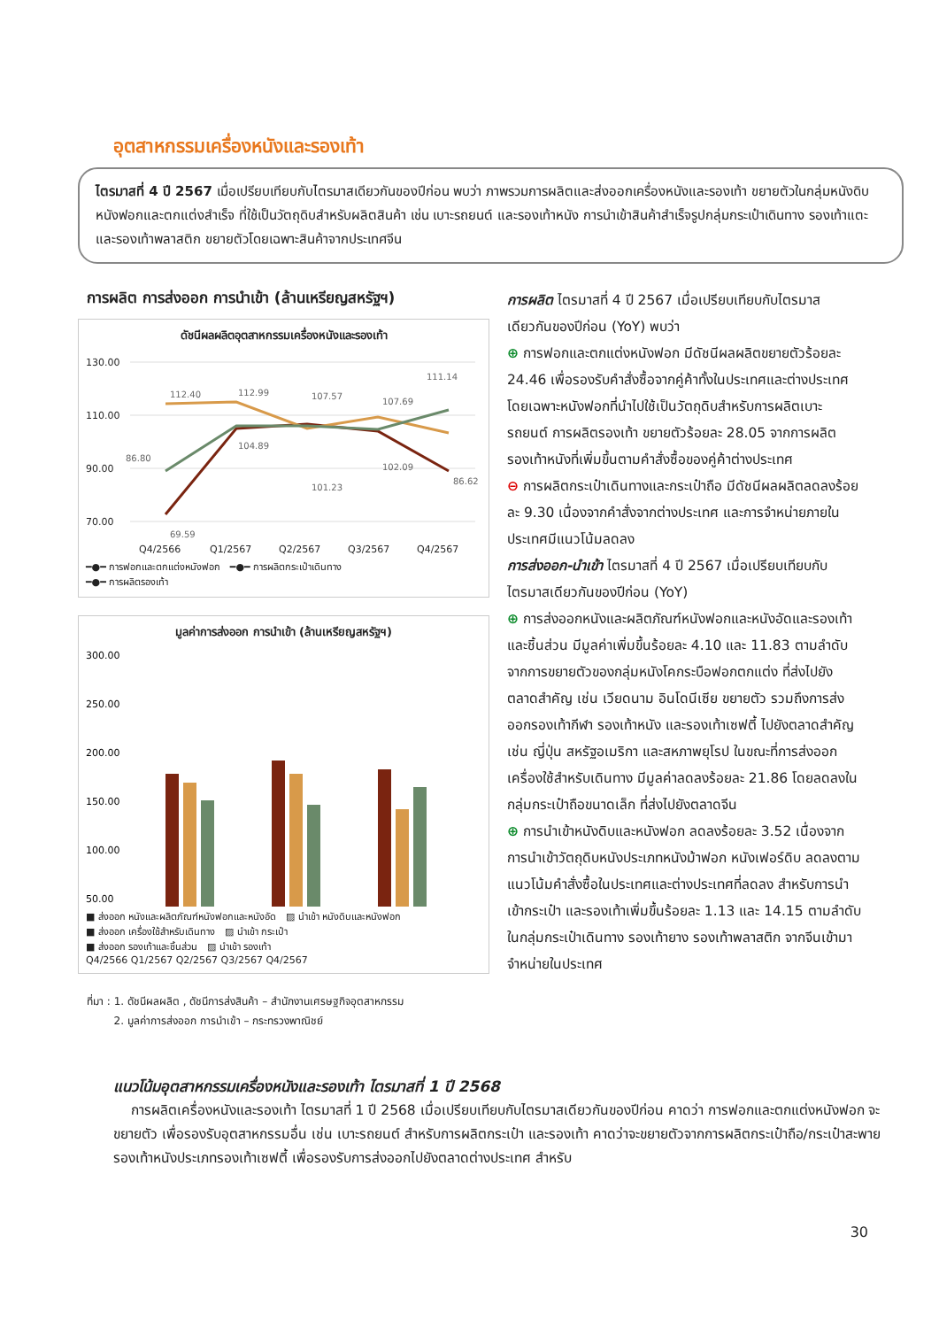อุตสาหกรรมเครื่องหนังและรองเท้า
ไตรมาสที่ 4 ปี 2567 เมื่อเปรียบเทียบกับไตรมาสเดียวกันของปีก่อน พบว่า ภาพรวมการผลิตและส่งออกเครื่องหนังและรองเท้า ขยายตัวในกลุ่มหนังดิบ หนังฟอกและตกแต่งสำเร็จ ที่ใช้เป็นวัตถุดิบสำหรับผลิตสินค้า เช่น เบาะรถยนต์ และรองเท้าหนัง การนำเข้าสินค้าสำเร็จรูปกลุ่มกระเป๋าเดินทาง รองเท้าแตะ และรองเท้าพลาสติก ขยายตัวโดยเฉพาะสินค้าจากประเทศจีน
การผลิต การส่งออก การนำเข้า (ล้านเหรียญสหรัฐฯ)
ดัชนีผลผลิตอุตสาหกรรมเครื่องหนังและรองเท้า
130.00
110.00
90.00
70.00
Q4/2566
Q1/2567
Q2/2567
Q3/2567
Q4/2567
112.40
112.99
107.57
107.69
111.14
86.80
69.59
104.89
101.23
102.09
86.62
━●━ การฟอกและตกแต่งหนังฟอก ━●━ การผลิตกระเป๋าเดินทาง
━●━ การผลิตรองเท้า
มูลค่าการส่งออก การนำเข้า (ล้านเหรียญสหรัฐฯ)
300.00
250.00
200.00
150.00
100.00
50.00
■ ส่งออก หนังและผลิตภัณฑ์หนังฟอกและหนังอัด ▨ นำเข้า หนังดิบและหนังฟอก
■ ส่งออก เครื่องใช้สำหรับเดินทาง ▨ นำเข้า กระเป๋า
■ ส่งออก รองเท้าและชิ้นส่วน ▨ นำเข้า รองเท้า
Q4/2566 Q1/2567 Q2/2567 Q3/2567 Q4/2567
ที่มา : 1. ดัชนีผลผลิต , ดัชนีการส่งสินค้า – สำนักงานเศรษฐกิจอุตสาหกรรม
2. มูลค่าการส่งออก การนำเข้า – กระทรวงพาณิชย์
การผลิต ไตรมาสที่ 4 ปี 2567 เมื่อเปรียบเทียบกับไตรมาสเดียวกันของปีก่อน (YoY) พบว่า
⊕ การฟอกและตกแต่งหนังฟอก มีดัชนีผลผลิตขยายตัวร้อยละ 24.46 เพื่อรองรับคำสั่งซื้อจากคู่ค้าทั้งในประเทศและต่างประเทศ โดยเฉพาะหนังฟอกที่นำไปใช้เป็นวัตถุดิบสำหรับการผลิตเบาะรถยนต์ การผลิตรองเท้า ขยายตัวร้อยละ 28.05 จากการผลิตรองเท้าหนังที่เพิ่มขึ้นตามคำสั่งซื้อของคู่ค้าต่างประเทศ
⊖ การผลิตกระเป๋าเดินทางและกระเป๋าถือ มีดัชนีผลผลิตลดลงร้อยละ 9.30 เนื่องจากคำสั่งจากต่างประเทศ และการจำหน่ายภายในประเทศมีแนวโน้มลดลง
การส่งออก-นำเข้า ไตรมาสที่ 4 ปี 2567 เมื่อเปรียบเทียบกับไตรมาสเดียวกันของปีก่อน (YoY)
⊕ การส่งออกหนังและผลิตภัณฑ์หนังฟอกและหนังอัดและรองเท้าและชิ้นส่วน มีมูลค่าเพิ่มขึ้นร้อยละ 4.10 และ 11.83 ตามลำดับ จากการขยายตัวของกลุ่มหนังโคกระบือฟอกตกแต่ง ที่ส่งไปยังตลาดสำคัญ เช่น เวียดนาม อินโดนีเซีย ขยายตัว รวมถึงการส่งออกรองเท้ากีฬา รองเท้าหนัง และรองเท้าเซฟตี้ ไปยังตลาดสำคัญ เช่น ญี่ปุ่น สหรัฐอเมริกา และสหภาพยุโรป ในขณะที่การส่งออกเครื่องใช้สำหรับเดินทาง มีมูลค่าลดลงร้อยละ 21.86 โดยลดลงในกลุ่มกระเป๋าถือขนาดเล็ก ที่ส่งไปยังตลาดจีน
⊕ การนำเข้าหนังดิบและหนังฟอก ลดลงร้อยละ 3.52 เนื่องจากการนำเข้าวัตถุดิบหนังประเภทหนังม้าฟอก หนังเฟอร์ดิบ ลดลงตามแนวโน้มคำสั่งซื้อในประเทศและต่างประเทศที่ลดลง สำหรับการนำเข้ากระเป๋า และรองเท้าเพิ่มขึ้นร้อยละ 1.13 และ 14.15 ตามลำดับ ในกลุ่มกระเป๋าเดินทาง รองเท้ายาง รองเท้าพลาสติก จากจีนเข้ามาจำหน่ายในประเทศ
แนวโน้มอุตสาหกรรมเครื่องหนังและรองเท้า ไตรมาสที่ 1 ปี 2568
การผลิตเครื่องหนังและรองเท้า ไตรมาสที่ 1 ปี 2568 เมื่อเปรียบเทียบกับไตรมาสเดียวกันของปีก่อน คาดว่า การฟอกและตกแต่งหนังฟอก จะขยายตัว เพื่อรองรับอุตสาหกรรมอื่น เช่น เบาะรถยนต์ สำหรับการผลิตกระเป๋า และรองเท้า คาดว่าจะขยายตัวจากการผลิตกระเป๋าถือ/กระเป๋าสะพาย รองเท้าหนังประเภทรองเท้าเซฟตี้ เพื่อรองรับการส่งออกไปยังตลาดต่างประเทศ สำหรับ
30